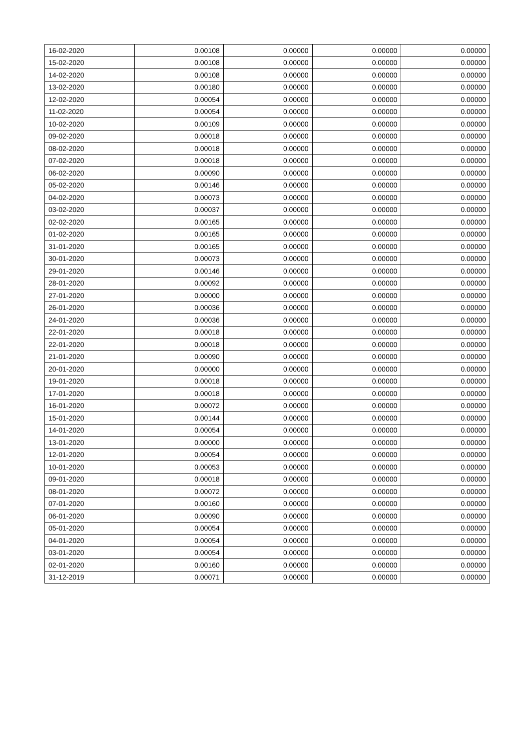| 16-02-2020 | 0.00108 | 0.00000 | 0.00000 | 0.00000 |
| 15-02-2020 | 0.00108 | 0.00000 | 0.00000 | 0.00000 |
| 14-02-2020 | 0.00108 | 0.00000 | 0.00000 | 0.00000 |
| 13-02-2020 | 0.00180 | 0.00000 | 0.00000 | 0.00000 |
| 12-02-2020 | 0.00054 | 0.00000 | 0.00000 | 0.00000 |
| 11-02-2020 | 0.00054 | 0.00000 | 0.00000 | 0.00000 |
| 10-02-2020 | 0.00109 | 0.00000 | 0.00000 | 0.00000 |
| 09-02-2020 | 0.00018 | 0.00000 | 0.00000 | 0.00000 |
| 08-02-2020 | 0.00018 | 0.00000 | 0.00000 | 0.00000 |
| 07-02-2020 | 0.00018 | 0.00000 | 0.00000 | 0.00000 |
| 06-02-2020 | 0.00090 | 0.00000 | 0.00000 | 0.00000 |
| 05-02-2020 | 0.00146 | 0.00000 | 0.00000 | 0.00000 |
| 04-02-2020 | 0.00073 | 0.00000 | 0.00000 | 0.00000 |
| 03-02-2020 | 0.00037 | 0.00000 | 0.00000 | 0.00000 |
| 02-02-2020 | 0.00165 | 0.00000 | 0.00000 | 0.00000 |
| 01-02-2020 | 0.00165 | 0.00000 | 0.00000 | 0.00000 |
| 31-01-2020 | 0.00165 | 0.00000 | 0.00000 | 0.00000 |
| 30-01-2020 | 0.00073 | 0.00000 | 0.00000 | 0.00000 |
| 29-01-2020 | 0.00146 | 0.00000 | 0.00000 | 0.00000 |
| 28-01-2020 | 0.00092 | 0.00000 | 0.00000 | 0.00000 |
| 27-01-2020 | 0.00000 | 0.00000 | 0.00000 | 0.00000 |
| 26-01-2020 | 0.00036 | 0.00000 | 0.00000 | 0.00000 |
| 24-01-2020 | 0.00036 | 0.00000 | 0.00000 | 0.00000 |
| 22-01-2020 | 0.00018 | 0.00000 | 0.00000 | 0.00000 |
| 22-01-2020 | 0.00018 | 0.00000 | 0.00000 | 0.00000 |
| 21-01-2020 | 0.00090 | 0.00000 | 0.00000 | 0.00000 |
| 20-01-2020 | 0.00000 | 0.00000 | 0.00000 | 0.00000 |
| 19-01-2020 | 0.00018 | 0.00000 | 0.00000 | 0.00000 |
| 17-01-2020 | 0.00018 | 0.00000 | 0.00000 | 0.00000 |
| 16-01-2020 | 0.00072 | 0.00000 | 0.00000 | 0.00000 |
| 15-01-2020 | 0.00144 | 0.00000 | 0.00000 | 0.00000 |
| 14-01-2020 | 0.00054 | 0.00000 | 0.00000 | 0.00000 |
| 13-01-2020 | 0.00000 | 0.00000 | 0.00000 | 0.00000 |
| 12-01-2020 | 0.00054 | 0.00000 | 0.00000 | 0.00000 |
| 10-01-2020 | 0.00053 | 0.00000 | 0.00000 | 0.00000 |
| 09-01-2020 | 0.00018 | 0.00000 | 0.00000 | 0.00000 |
| 08-01-2020 | 0.00072 | 0.00000 | 0.00000 | 0.00000 |
| 07-01-2020 | 0.00160 | 0.00000 | 0.00000 | 0.00000 |
| 06-01-2020 | 0.00090 | 0.00000 | 0.00000 | 0.00000 |
| 05-01-2020 | 0.00054 | 0.00000 | 0.00000 | 0.00000 |
| 04-01-2020 | 0.00054 | 0.00000 | 0.00000 | 0.00000 |
| 03-01-2020 | 0.00054 | 0.00000 | 0.00000 | 0.00000 |
| 02-01-2020 | 0.00160 | 0.00000 | 0.00000 | 0.00000 |
| 31-12-2019 | 0.00071 | 0.00000 | 0.00000 | 0.00000 |